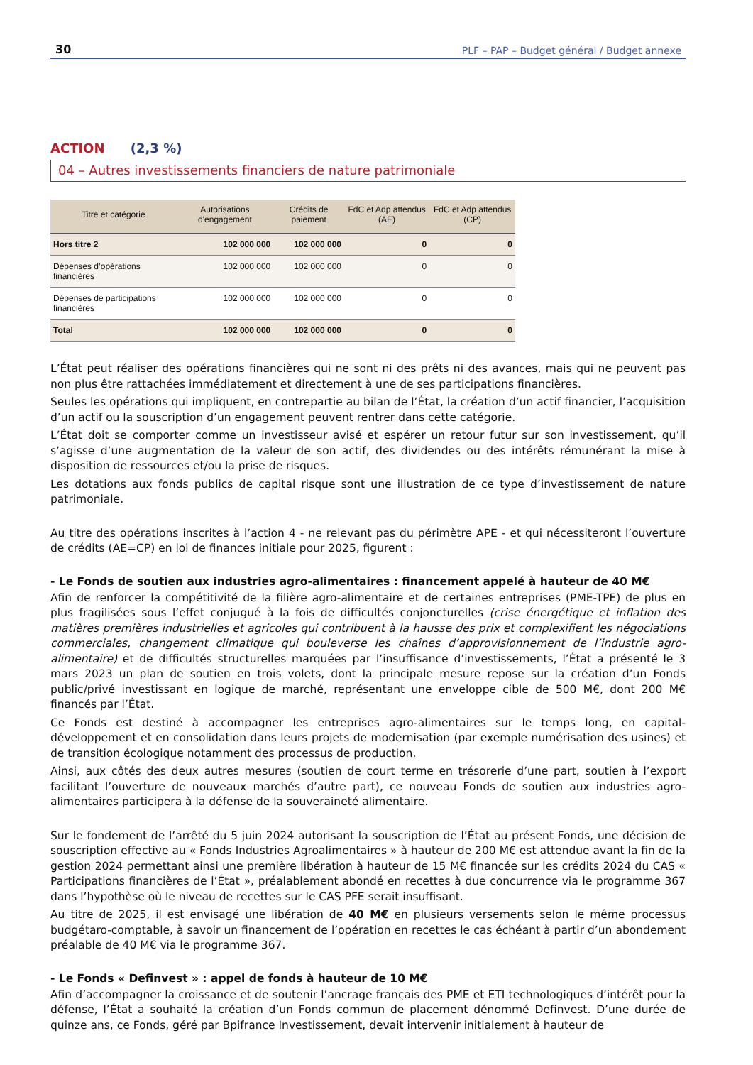30 PLF – PAP – Budget général / Budget annexe
ACTION (2,3 %)
04 – Autres investissements financiers de nature patrimoniale
| Titre et catégorie | Autorisations d'engagement | Crédits de paiement | FdC et Adp attendus (AE) | FdC et Adp attendus (CP) |
| --- | --- | --- | --- | --- |
| Hors titre 2 | 102 000 000 | 102 000 000 | 0 | 0 |
| Dépenses d’opérations financières | 102 000 000 | 102 000 000 | 0 | 0 |
| Dépenses de participations financières | 102 000 000 | 102 000 000 | 0 | 0 |
| Total | 102 000 000 | 102 000 000 | 0 | 0 |
L’État peut réaliser des opérations financières qui ne sont ni des prêts ni des avances, mais qui ne peuvent pas non plus être rattachées immédiatement et directement à une de ses participations financières.
Seules les opérations qui impliquent, en contrepartie au bilan de l’État, la création d’un actif financier, l’acquisition d’un actif ou la souscription d’un engagement peuvent rentrer dans cette catégorie.
L’État doit se comporter comme un investisseur avisé et espérer un retour futur sur son investissement, qu’il s’agisse d’une augmentation de la valeur de son actif, des dividendes ou des intérêts rémunérant la mise à disposition de ressources et/ou la prise de risques.
Les dotations aux fonds publics de capital risque sont une illustration de ce type d’investissement de nature patrimoniale.
Au titre des opérations inscrites à l’action 4 - ne relevant pas du périmètre APE - et qui nécessiteront l’ouverture de crédits (AE=CP) en loi de finances initiale pour 2025, figurent :
- Le Fonds de soutien aux industries agro-alimentaires : financement appelé à hauteur de 40 M€
Afin de renforcer la compétitivité de la filière agro-alimentaire et de certaines entreprises (PME-TPE) de plus en plus fragilisées sous l’effet conjugué à la fois de difficultés conjoncturelles (crise énergétique et inflation des matières premières industrielles et agricoles qui contribuent à la hausse des prix et complexifient les négociations commerciales, changement climatique qui bouleverse les chaînes d’approvisionnement de l’industrie agro-alimentaire) et de difficultés structurelles marquées par l’insuffisance d’investissements, l’État a présenté le 3 mars 2023 un plan de soutien en trois volets, dont la principale mesure repose sur la création d’un Fonds public/privé investissant en logique de marché, représentant une enveloppe cible de 500 M€, dont 200 M€ financés par l’État.
Ce Fonds est destiné à accompagner les entreprises agro-alimentaires sur le temps long, en capital-développement et en consolidation dans leurs projets de modernisation (par exemple numérisation des usines) et de transition écologique notamment des processus de production.
Ainsi, aux côtés des deux autres mesures (soutien de court terme en trésorerie d’une part, soutien à l’export facilitant l’ouverture de nouveaux marchés d’autre part), ce nouveau Fonds de soutien aux industries agro-alimentaires participera à la défense de la souveraineté alimentaire.
Sur le fondement de l’arrêté du 5 juin 2024 autorisant la souscription de l’État au présent Fonds, une décision de souscription effective au « Fonds Industries Agroalimentaires » à hauteur de 200 M€ est attendue avant la fin de la gestion 2024 permettant ainsi une première libération à hauteur de 15 M€ financée sur les crédits 2024 du CAS « Participations financières de l’État », préalablement abondé en recettes à due concurrence via le programme 367 dans l’hypothèse où le niveau de recettes sur le CAS PFE serait insuffisant.
Au titre de 2025, il est envisagé une libération de 40 M€ en plusieurs versements selon le même processus budgétaro-comptable, à savoir un financement de l’opération en recettes le cas échéant à partir d’un abondement préalable de 40 M€ via le programme 367.
- Le Fonds « Definvest » : appel de fonds à hauteur de 10 M€
Afin d’accompagner la croissance et de soutenir l’ancrage français des PME et ETI technologiques d’intérêt pour la défense, l’État a souhaité la création d’un Fonds commun de placement dénommé Definvest. D’une durée de quinze ans, ce Fonds, géré par Bpifrance Investissement, devait intervenir initialement à hauteur de